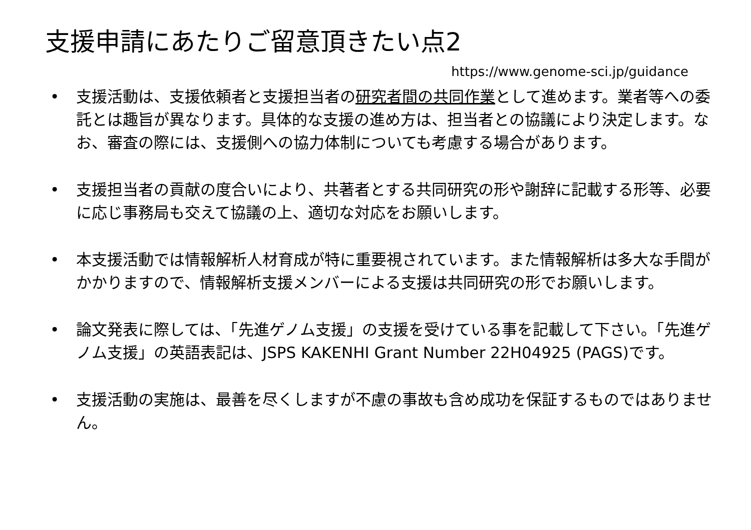支援申請にあたりご留意頂きたい点2
https://www.genome-sci.jp/guidance
• 支援活動は、支援依頼者と支援担当者の研究者間の共同作業として進めます。業者等への委託とは趣旨が異なります。具体的な支援の進め方は、担当者との協議により決定します。なお、審査の際には、支援側への協力体制についても考慮する場合があります。
• 支援担当者の貢献の度合いにより、共著者とする共同研究の形や謝辞に記載する形等、必要に応じ事務局も交えて協議の上、適切な対応をお願いします。
• 本支援活動では情報解析人材育成が特に重要視されています。また情報解析は多大な手間がかかりますので、情報解析支援メンバーによる支援は共同研究の形でお願いします。
• 論文発表に際しては、「先進ゲノム支援」の支援を受けている事を記載して下さい。「先進ゲノム支援」の英語表記は、JSPS KAKENHI Grant Number 22H04925 (PAGS)です。
• 支援活動の実施は、最善を尽くしますが不慮の事故も含め成功を保証するものではありません。